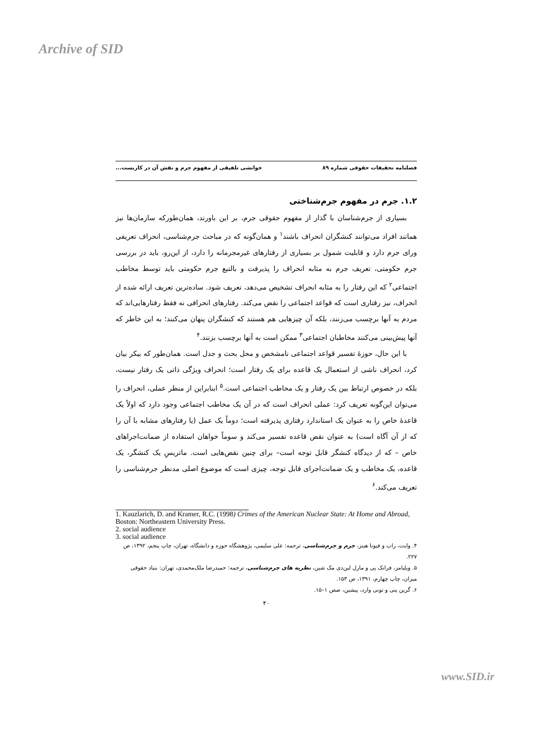Archive of SID
فصلنامه تحقیقات حقوقی شماره ۸۹ خوانشی تلفیقی از مفهوم جرم و نقش آن در کاربست...
۱.۲. جرم در مفهوم جرم‌شناختی
بسیاری از جرم‌شناسان با گذار از مفهوم حقوقی جرم، بر این باورند، همان‌طورکه سازمان‌ها نیز همانند افراد می‌توانند کنشگران انحراف باشند<sup>۱</sup> و همان‌گونه که در مباحث جرم‌شناسی، انحراف تعریفی ورای جرم دارد و قابلیت شمول بر بسیاری از رفتارهای غیرمجرمانه را دارد، از این‌رو، باید در بررسی جرم حکومتی، تعریف جرم به مثابه انحراف را پذیرفت و بالتبع جرم حکومتی باید توسط مخاطب اجتماعی<sup>۲</sup> که این رفتار را به مثابه انحراف تشخیص می‌دهد، تعریف شود. ساده‌ترین تعریف ارائه شده از انحراف، نیز رفتاری است که قواعد اجتماعی را نقض می‌کند. رفتارهای انحرافی نه فقط رفتارهایی‌اند که مردم به آنها برچسب می‌زنند، بلکه آن چیزهایی هم هستند که کنشگران پنهان می‌کنند؛ به این خاطر که آنها پیش‌بینی می‌کنند مخاطبان اجتماعی<sup>۳</sup> ممکن است به آنها برچسب بزنند.<sup>۴</sup>
با این حال، حوزهٔ تفسیر قواعد اجتماعی نامشخص و محل بحث و جدل است. همان‌طور که بیکر بیان کرد، انحراف ناشی از استعمال یک قاعده برای یک رفتار است؛ انحراف ویژگی ذاتی یک رفتار نیست، بلکه در خصوص ارتباط بین یک رفتار و یک مخاطب اجتماعی است.<sup>۵</sup> ابنابراین از منظر عملی، انحراف را می‌توان این‌گونه تعریف کرد: عملی انحراف است که در آن یک مخاطب اجتماعی وجود دارد که اولاً یک قاعدهٔ خاص را به عنوان یک استاندارد رفتاری پذیرفته است؛ دوماً یک عمل (یا رفتارهای مشابه با آن را که از آن آگاه است) به عنوان نقض قاعده تفسیر می‌کند و سوماً خواهان استفاده از ضمانت‌اجراهای خاص – که از دیدگاه کنشگر قابل توجه است– برای چنین نقض‌هایی است. ماتریسِ یک کنشگر، یک قاعده، یک مخاطب و یک ضمانت‌اجرای قابل توجه، چیزی است که موضوع اصلی مدنظر جرم‌شناسی را تعریف می‌کند.<sup>۶</sup>
1. Kauzlarich, D. and Kramer, R.C. (1998) Crimes of the American Nuclear State: At Home and Abroad, Boston: Northeastern University Press.
2. social audience
3. social audience
۴. وایت، راب و فیونا هینز، جرم و جرم‌شناسی، ترجمه: علی سلیمی، پژوهشگاه حوزه و دانشگاه، تهران، چاپ پنجم، ۱۳۹۲، ص ۲۲۷.
۵. ویلیامز، فرانک پی و مارل لین‌دی مک شین، نظریه های جرم‌شناسی، ترجمه: حمیدرضا ملک‌محمدی، تهران: بنیاد حقوقی میزان، چاپ چهارم، ۱۳۹۱، ص ۱۵۳.
۶. گرین پنی و تونی وارد، پیشین، صص ۱–۱۵.
۴۰
www.SID.ir